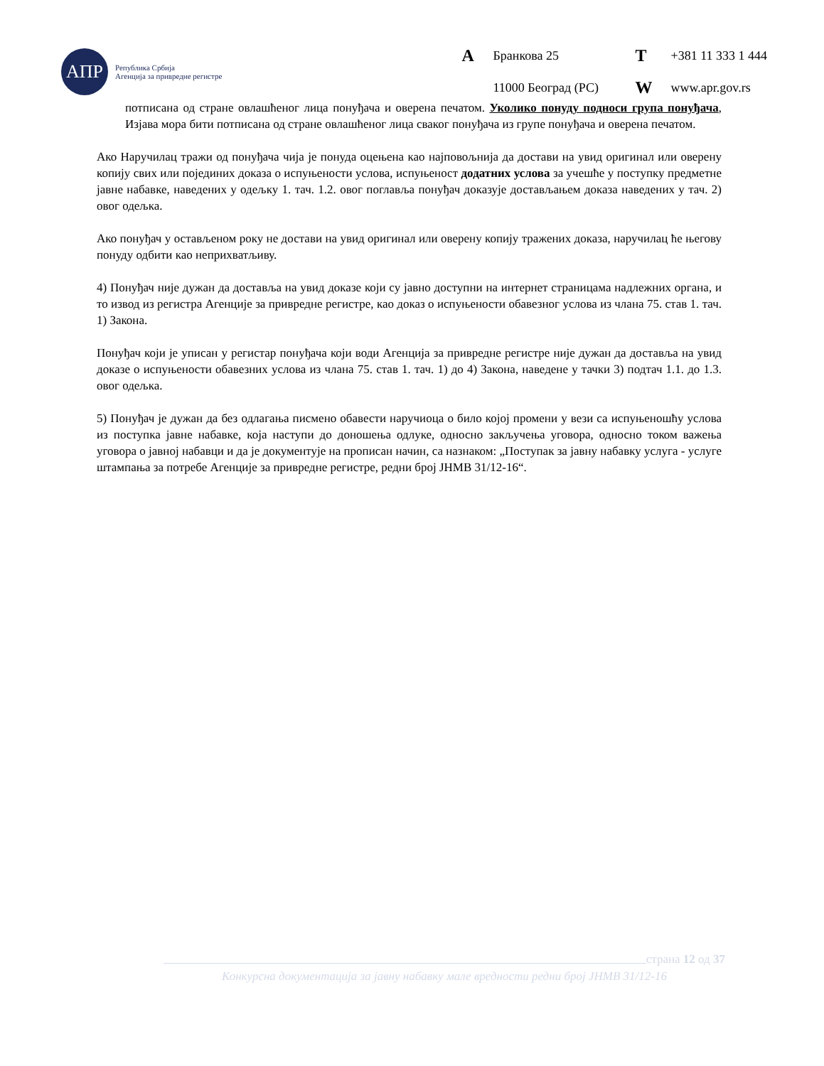АПР
Република Србија
Агенција за привредне регистре
A Бранкова 25 T +381 11 333 1 444 11000 Београд (РС) W www.apr.gov.rs
потписана од стране овлашћеног лица понуђача и оверена печатом. Уколико понуду подноси група понуђача, Изјава мора бити потписана од стране овлашћеног лица сваког понуђача из групе понуђача и оверена печатом.
Ако Наручилац тражи од понуђача чија је понуда оцењена као најповољнија да достави на увид оригинал или оверену копију свих или појединих доказа о испуњености услова, испуњеност додатних услова за учешће у поступку предметне јавне набавке, наведених у одељку 1. тач. 1.2. овог поглавља понуђач доказује достављањем доказа наведених у тач. 2) овог одељка.
Ако понуђач у остављеном року не достави на увид оригинал или оверену копију тражених доказа, наручилац ће његову понуду одбити као неприхватљиву.
4) Понуђач није дужан да доставља на увид доказе који су јавно доступни на интернет страницама надлежних органа, и то извод из регистра Агенције за привредне регистре, као доказ о испуњености обавезног услова из члана 75. став 1. тач. 1) Закона.
Понуђач који је уписан у регистар понуђача који води Агенција за привредне регистре није дужан да доставља на увид доказе о испуњености обавезних услова из члана 75. став 1. тач. 1) до 4) Закона, наведене у тачки 3) подтач 1.1. до 1.3. овог одељка.
5) Понуђач је дужан да без одлагања писмено обавести наручиоца о било којој промени у вези са испуњеношћу услова из поступка јавне набавке, која наступи до доношења одлуке, односно закључења уговора, односно током важења уговора о јавној набавци и да је документује на прописан начин, са назнаком: „Поступак за јавну набавку услуга - услуге штампања за потребе Агенције за привредне регистре, редни број ЈНМВ 31/12-16“.
страна 12 од 37
Конкурсна документација за јавну набавку мале вредности редни број ЈНМВ 31/12-16